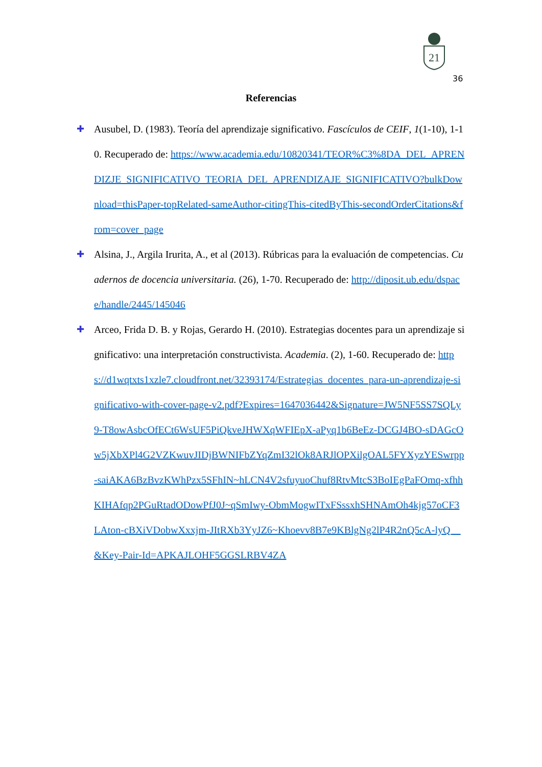21
36
Referencias
✚ Ausubel, D. (1983). Teoría del aprendizaje significativo. Fascículos de CEIF, 1(1-10), 1-10. Recuperado de: https://www.academia.edu/10820341/TEOR%C3%8DA_DEL_APRENDIZJE_SIGNIFICATIVO_TEORIA_DEL_APRENDIZAJE_SIGNIFICATIVO?bulkDownload=thisPaper-topRelated-sameAuthor-citingThis-citedByThis-secondOrderCitations&from=cover_page
✚ Alsina, J., Argila Irurita, A., et al (2013). Rúbricas para la evaluación de competencias. Cuadernos de docencia universitaria. (26), 1-70. Recuperado de: http://diposit.ub.edu/dspace/handle/2445/145046
✚ Arceo, Frida D. B. y Rojas, Gerardo H. (2010). Estrategias docentes para un aprendizaje significativo: una interpretación constructivista. Academia. (2), 1-60. Recuperado de: https://d1wqtxts1xzle7.cloudfront.net/32393174/Estrategias_docentes_para-un-aprendizaje-significativo-with-cover-page-v2.pdf?Expires=1647036442&Signature=JW5NF5SS7SQLy9-T8owAsbcOfECt6WsUF5PiQkveJHWXqWFIEpX-aPyq1b6BeEz-DCGJ4BO-sDAGcOw5jXbXPl4G2VZKwuvJIDjBWNIFbZYqZmI32lOk8ARJlOPXilgOAL5FYXyzYESwrpp-saiAKA6BzBvzKWhPzx5SFhIN~hLCN4V2sfuyuoChuf8RtvMtcS3BoIEgPaFOmq-xfhhKIHAfqp2PGuRtadODowPfJ0J~qSmIwy-ObmMogwITxFSssxhSHNAmOh4kjg57oCF3LAton-cBXiVDobwXxxjm-JItRXb3YyJZ6~Khoevv8B7e9KBlgNg2lP4R2nQ5cA-lyQ__&Key-Pair-Id=APKAJLOHF5GGSLRBV4ZA